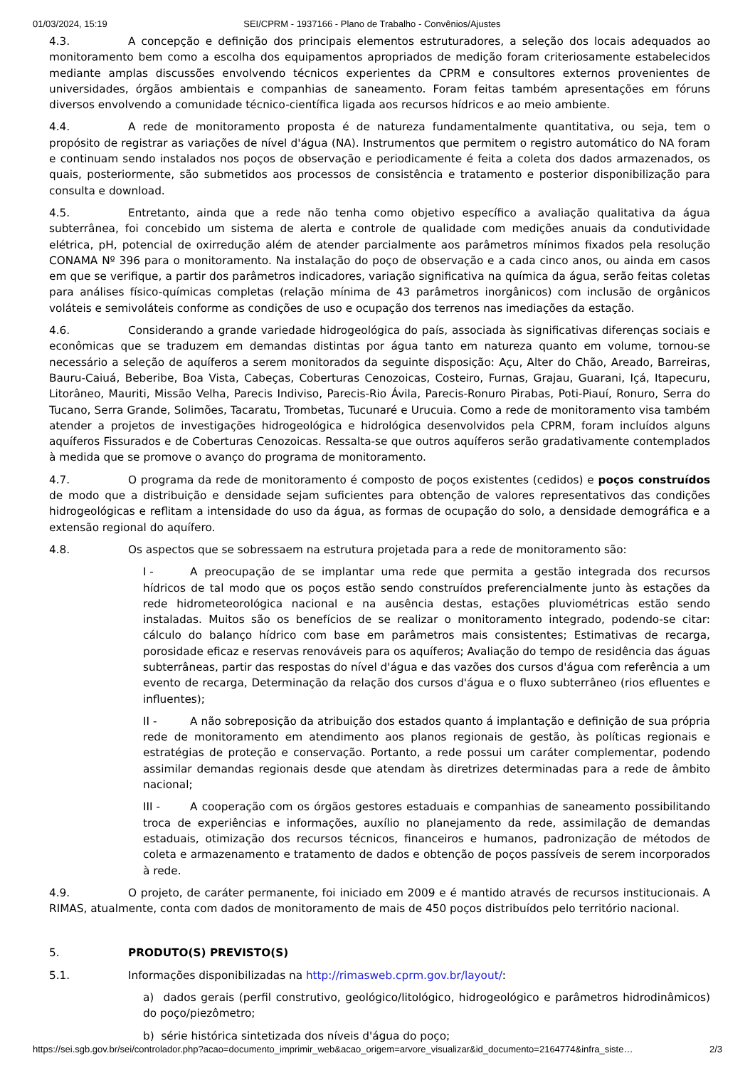01/03/2024, 15:19 SEI/CPRM - 1937166 - Plano de Trabalho - Convênios/Ajustes
4.3. A concepção e definição dos principais elementos estruturadores, a seleção dos locais adequados ao monitoramento bem como a escolha dos equipamentos apropriados de medição foram criteriosamente estabelecidos mediante amplas discussões envolvendo técnicos experientes da CPRM e consultores externos provenientes de universidades, órgãos ambientais e companhias de saneamento. Foram feitas também apresentações em fóruns diversos envolvendo a comunidade técnico-científica ligada aos recursos hídricos e ao meio ambiente.
4.4. A rede de monitoramento proposta é de natureza fundamentalmente quantitativa, ou seja, tem o propósito de registrar as variações de nível d'água (NA). Instrumentos que permitem o registro automático do NA foram e continuam sendo instalados nos poços de observação e periodicamente é feita a coleta dos dados armazenados, os quais, posteriormente, são submetidos aos processos de consistência e tratamento e posterior disponibilização para consulta e download.
4.5. Entretanto, ainda que a rede não tenha como objetivo específico a avaliação qualitativa da água subterrânea, foi concebido um sistema de alerta e controle de qualidade com medições anuais da condutividade elétrica, pH, potencial de oxirredução além de atender parcialmente aos parâmetros mínimos fixados pela resolução CONAMA Nº 396 para o monitoramento. Na instalação do poço de observação e a cada cinco anos, ou ainda em casos em que se verifique, a partir dos parâmetros indicadores, variação significativa na química da água, serão feitas coletas para análises físico-químicas completas (relação mínima de 43 parâmetros inorgânicos) com inclusão de orgânicos voláteis e semivoláteis conforme as condições de uso e ocupação dos terrenos nas imediações da estação.
4.6. Considerando a grande variedade hidrogeológica do país, associada às significativas diferenças sociais e econômicas que se traduzem em demandas distintas por água tanto em natureza quanto em volume, tornou-se necessário a seleção de aquíferos a serem monitorados da seguinte disposição: Açu, Alter do Chão, Areado, Barreiras, Bauru-Caiuá, Beberibe, Boa Vista, Cabeças, Coberturas Cenozoicas, Costeiro, Furnas, Grajau, Guarani, Içá, Itapecuru, Litorâneo, Mauriti, Missão Velha, Parecis Indiviso, Parecis-Rio Ávila, Parecis-Ronuro Pirabas, Poti-Piauí, Ronuro, Serra do Tucano, Serra Grande, Solimões, Tacaratu, Trombetas, Tucunaré e Urucuia. Como a rede de monitoramento visa também atender a projetos de investigações hidrogeológica e hidrológica desenvolvidos pela CPRM, foram incluídos alguns aquíferos Fissurados e de Coberturas Cenozoicas. Ressalta-se que outros aquíferos serão gradativamente contemplados à medida que se promove o avanço do programa de monitoramento.
4.7. O programa da rede de monitoramento é composto de poços existentes (cedidos) e poços construídos de modo que a distribuição e densidade sejam suficientes para obtenção de valores representativos das condições hidrogeológicas e reflitam a intensidade do uso da água, as formas de ocupação do solo, a densidade demográfica e a extensão regional do aquífero.
4.8. Os aspectos que se sobressaem na estrutura projetada para a rede de monitoramento são:
I - A preocupação de se implantar uma rede que permita a gestão integrada dos recursos hídricos de tal modo que os poços estão sendo construídos preferencialmente junto às estações da rede hidrometeorológica nacional e na ausência destas, estações pluviométricas estão sendo instaladas. Muitos são os benefícios de se realizar o monitoramento integrado, podendo-se citar: cálculo do balanço hídrico com base em parâmetros mais consistentes; Estimativas de recarga, porosidade eficaz e reservas renováveis para os aquíferos; Avaliação do tempo de residência das águas subterrâneas, partir das respostas do nível d'água e das vazões dos cursos d'água com referência a um evento de recarga, Determinação da relação dos cursos d'água e o fluxo subterrâneo (rios efluentes e influentes);
II - A não sobreposição da atribuição dos estados quanto á implantação e definição de sua própria rede de monitoramento em atendimento aos planos regionais de gestão, às políticas regionais e estratégias de proteção e conservação. Portanto, a rede possui um caráter complementar, podendo assimilar demandas regionais desde que atendam às diretrizes determinadas para a rede de âmbito nacional;
III - A cooperação com os órgãos gestores estaduais e companhias de saneamento possibilitando troca de experiências e informações, auxílio no planejamento da rede, assimilação de demandas estaduais, otimização dos recursos técnicos, financeiros e humanos, padronização de métodos de coleta e armazenamento e tratamento de dados e obtenção de poços passíveis de serem incorporados à rede.
4.9. O projeto, de caráter permanente, foi iniciado em 2009 e é mantido através de recursos institucionais. A RIMAS, atualmente, conta com dados de monitoramento de mais de 450 poços distribuídos pelo território nacional.
5. PRODUTO(S) PREVISTO(S)
5.1. Informações disponibilizadas na http://rimasweb.cprm.gov.br/layout/:
a) dados gerais (perfil construtivo, geológico/litológico, hidrogeológico e parâmetros hidrodinâmicos) do poço/piezômetro;
b) série histórica sintetizada dos níveis d'água do poço;
https://sei.sgb.gov.br/sei/controlador.php?acao=documento_imprimir_web&acao_origem=arvore_visualizar&id_documento=2164774&infra_siste… 2/3